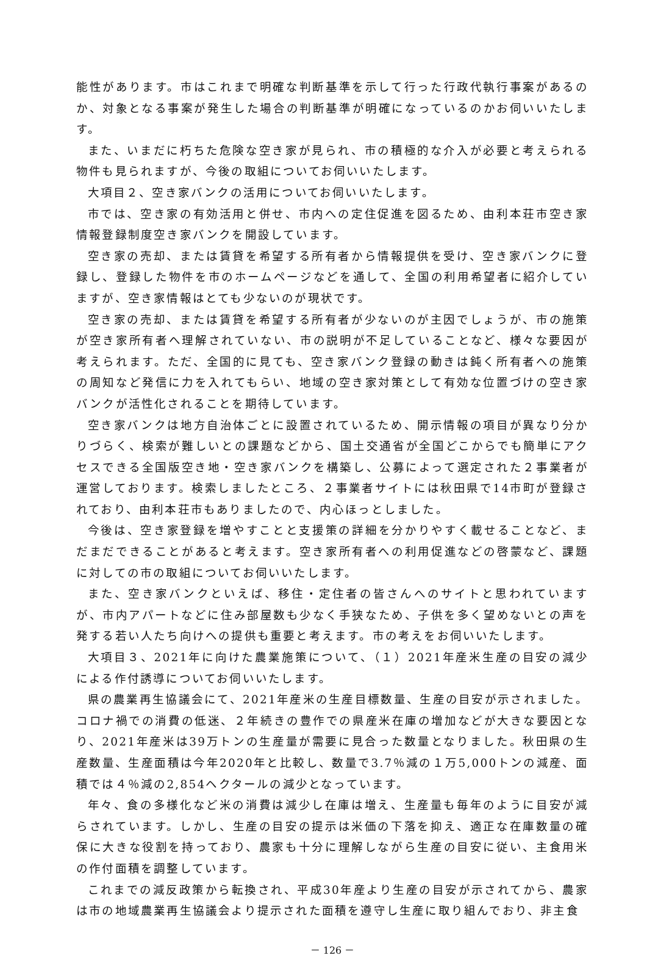能性があります。市はこれまで明確な判断基準を示して行った行政代執行事案があるのか、対象となる事案が発生した場合の判断基準が明確になっているのかお伺いいたします。
また、いまだに朽ちた危険な空き家が見られ、市の積極的な介入が必要と考えられる物件も見られますが、今後の取組についてお伺いいたします。
大項目２、空き家バンクの活用についてお伺いいたします。
市では、空き家の有効活用と併せ、市内への定住促進を図るため、由利本荘市空き家情報登録制度空き家バンクを開設しています。
空き家の売却、または賃貸を希望する所有者から情報提供を受け、空き家バンクに登録し、登録した物件を市のホームページなどを通して、全国の利用希望者に紹介していますが、空き家情報はとても少ないのが現状です。
空き家の売却、または賃貸を希望する所有者が少ないのが主因でしょうが、市の施策が空き家所有者へ理解されていない、市の説明が不足していることなど、様々な要因が考えられます。ただ、全国的に見ても、空き家バンク登録の動きは鈍く所有者への施策の周知など発信に力を入れてもらい、地域の空き家対策として有効な位置づけの空き家バンクが活性化されることを期待しています。
空き家バンクは地方自治体ごとに設置されているため、開示情報の項目が異なり分かりづらく、検索が難しいとの課題などから、国土交通省が全国どこからでも簡単にアクセスできる全国版空き地・空き家バンクを構築し、公募によって選定された２事業者が運営しております。検索しましたところ、２事業者サイトには秋田県で14市町が登録されており、由利本荘市もありましたので、内心ほっとしました。
今後は、空き家登録を増やすことと支援策の詳細を分かりやすく載せることなど、まだまだできることがあると考えます。空き家所有者への利用促進などの啓蒙など、課題に対しての市の取組についてお伺いいたします。
また、空き家バンクといえば、移住・定住者の皆さんへのサイトと思われていますが、市内アパートなどに住み部屋数も少なく手狭なため、子供を多く望めないとの声を発する若い人たち向けへの提供も重要と考えます。市の考えをお伺いいたします。
大項目３、2021年に向けた農業施策について、（１）2021年産米生産の目安の減少による作付誘導についてお伺いいたします。
県の農業再生協議会にて、2021年産米の生産目標数量、生産の目安が示されました。コロナ禍での消費の低迷、２年続きの豊作での県産米在庫の増加などが大きな要因となり、2021年産米は39万トンの生産量が需要に見合った数量となりました。秋田県の生産数量、生産面積は今年2020年と比較し、数量で3.7％減の１万5,000トンの減産、面積では４％減の2,854ヘクタールの減少となっています。
年々、食の多様化など米の消費は減少し在庫は増え、生産量も毎年のように目安が減らされています。しかし、生産の目安の提示は米価の下落を抑え、適正な在庫数量の確保に大きな役割を持っており、農家も十分に理解しながら生産の目安に従い、主食用米の作付面積を調整しています。
これまでの減反政策から転換され、平成30年産より生産の目安が示されてから、農家は市の地域農業再生協議会より提示された面積を遵守し生産に取り組んでおり、非主食
－ 126 －